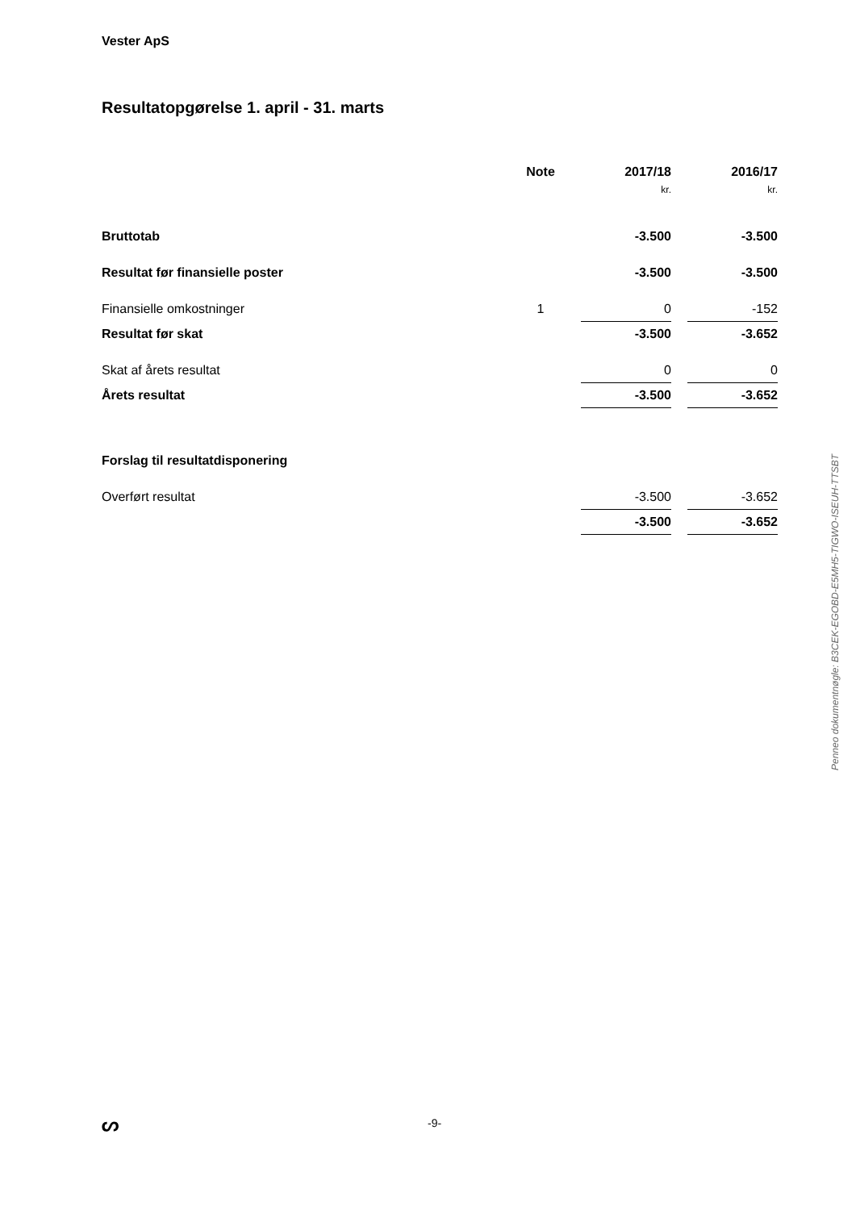Vester ApS
Resultatopgørelse 1. april - 31. marts
| | Note | | 2017/18 | | 2016/17 |
| | | | kr. | | kr. |
| Bruttotab | | | -3.500 | | -3.500 |
| Resultat før finansielle poster | | | -3.500 | | -3.500 |
| Finansielle omkostninger | 1 | | 0 | | -152 |
| Resultat før skat | | | -3.500 | | -3.652 |
| Skat af årets resultat | | | 0 | | 0 |
| Årets resultat | | | -3.500 | | -3.652 |
| Forslag til resultatdisponering | | | | | |
| Overført resultat | | | -3.500 | | -3.652 |
| | | | -3.500 | | -3.652 |
Penneo dokumentnøgle: B3CEK-EGOBD-E5MH5-TIGWO-ISEUH-TTSBT
ᔕ -9-